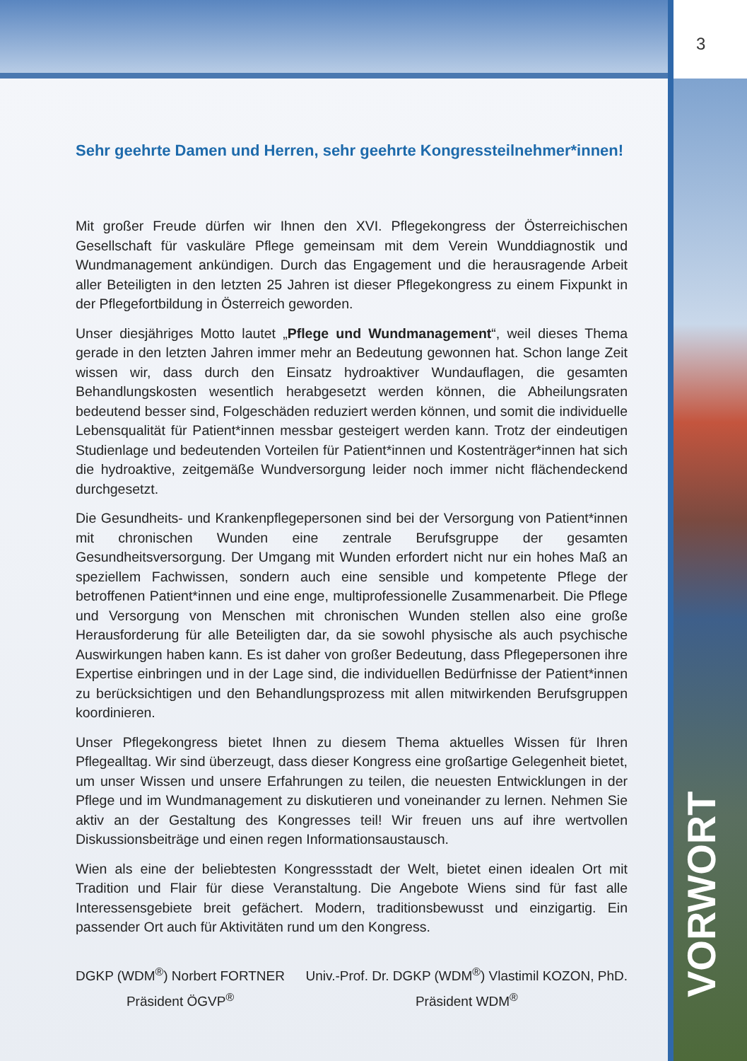3
VORWORT
Sehr geehrte Damen und Herren, sehr geehrte Kongressteilnehmer*innen!
Mit großer Freude dürfen wir Ihnen den XVI. Pflegekongress der Österreichischen Gesellschaft für vaskuläre Pflege gemeinsam mit dem Verein Wunddiagnostik und Wundmanagement ankündigen. Durch das Engagement und die herausragende Arbeit aller Beteiligten in den letzten 25 Jahren ist dieser Pflegekongress zu einem Fixpunkt in der Pflegefortbildung in Österreich geworden.
Unser diesjähriges Motto lautet „Pflege und Wundmanagement“, weil dieses Thema gerade in den letzten Jahren immer mehr an Bedeutung gewonnen hat. Schon lange Zeit wissen wir, dass durch den Einsatz hydroaktiver Wundauflagen, die gesamten Behandlungskosten wesentlich herabgesetzt werden können, die Abheilungsraten bedeutend besser sind, Folgeschäden reduziert werden können, und somit die individuelle Lebensqualität für Patient*innen messbar gesteigert werden kann. Trotz der eindeutigen Studienlage und bedeutenden Vorteilen für Patient*innen und Kostenträger*innen hat sich die hydroaktive, zeitgemäße Wundversorgung leider noch immer nicht flächendeckend durchgesetzt.
Die Gesundheits- und Krankenpflegepersonen sind bei der Versorgung von Patient*innen mit chronischen Wunden eine zentrale Berufsgruppe der gesamten Gesundheitsversorgung. Der Umgang mit Wunden erfordert nicht nur ein hohes Maß an speziellem Fachwissen, sondern auch eine sensible und kompetente Pflege der betroffenen Patient*innen und eine enge, multiprofessionelle Zusammenarbeit. Die Pflege und Versorgung von Menschen mit chronischen Wunden stellen also eine große Herausforderung für alle Beteiligten dar, da sie sowohl physische als auch psychische Auswirkungen haben kann. Es ist daher von großer Bedeutung, dass Pflegepersonen ihre Expertise einbringen und in der Lage sind, die individuellen Bedürfnisse der Patient*innen zu berücksichtigen und den Behandlungsprozess mit allen mitwirkenden Berufsgruppen koordinieren.
Unser Pflegekongress bietet Ihnen zu diesem Thema aktuelles Wissen für Ihren Pflegealltag. Wir sind überzeugt, dass dieser Kongress eine großartige Gelegenheit bietet, um unser Wissen und unsere Erfahrungen zu teilen, die neuesten Entwicklungen in der Pflege und im Wundmanagement zu diskutieren und voneinander zu lernen. Nehmen Sie aktiv an der Gestaltung des Kongresses teil! Wir freuen uns auf ihre wertvollen Diskussionsbeiträge und einen regen Informationsaustausch.
Wien als eine der beliebtesten Kongressstadt der Welt, bietet einen idealen Ort mit Tradition und Flair für diese Veranstaltung. Die Angebote Wiens sind für fast alle Interessensgebiete breit gefächert. Modern, traditionsbewusst und einzigartig. Ein passender Ort auch für Aktivitäten rund um den Kongress.
DGKP (WDM<sup>®</sup>) Norbert FORTNER
Präsident ÖGVP<sup>®</sup>
Univ.-Prof. Dr. DGKP (WDM<sup>®</sup>) Vlastimil KOZON, PhD.
Präsident WDM<sup>®</sup>